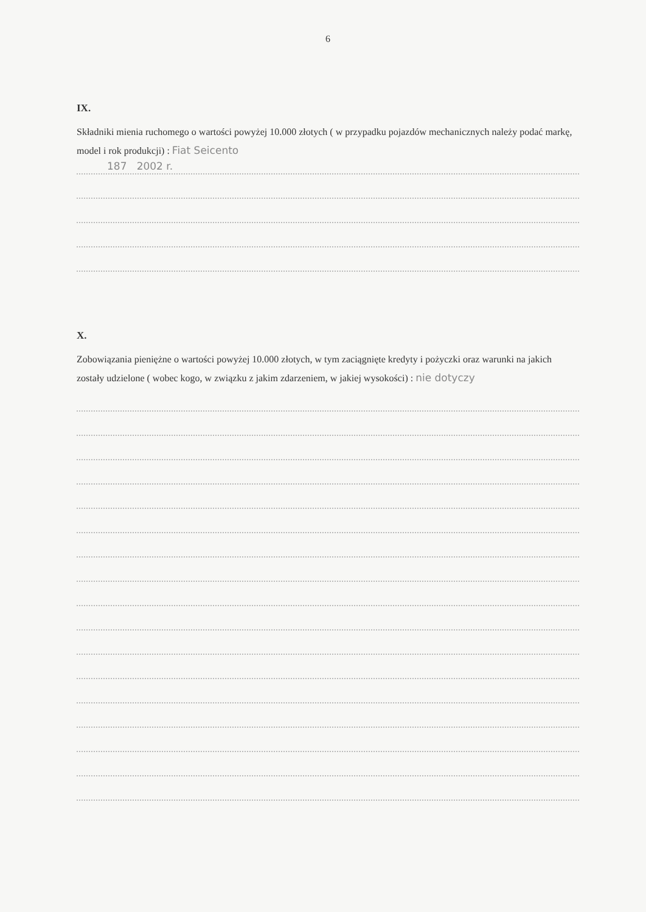6
IX.
Składniki mienia ruchomego o wartości powyżej 10.000 złotych ( w przypadku pojazdów mechanicznych należy podać markę, model i rok produkcji) : Fiat Seicento
187 2002 r.
X.
Zobowiązania pieniężne o wartości powyżej 10.000 złotych, w tym zaciągnięte kredyty i pożyczki oraz warunki na jakich zostały udzielone ( wobec kogo, w związku z jakim zdarzeniem, w jakiej wysokości) : nie dotyczy